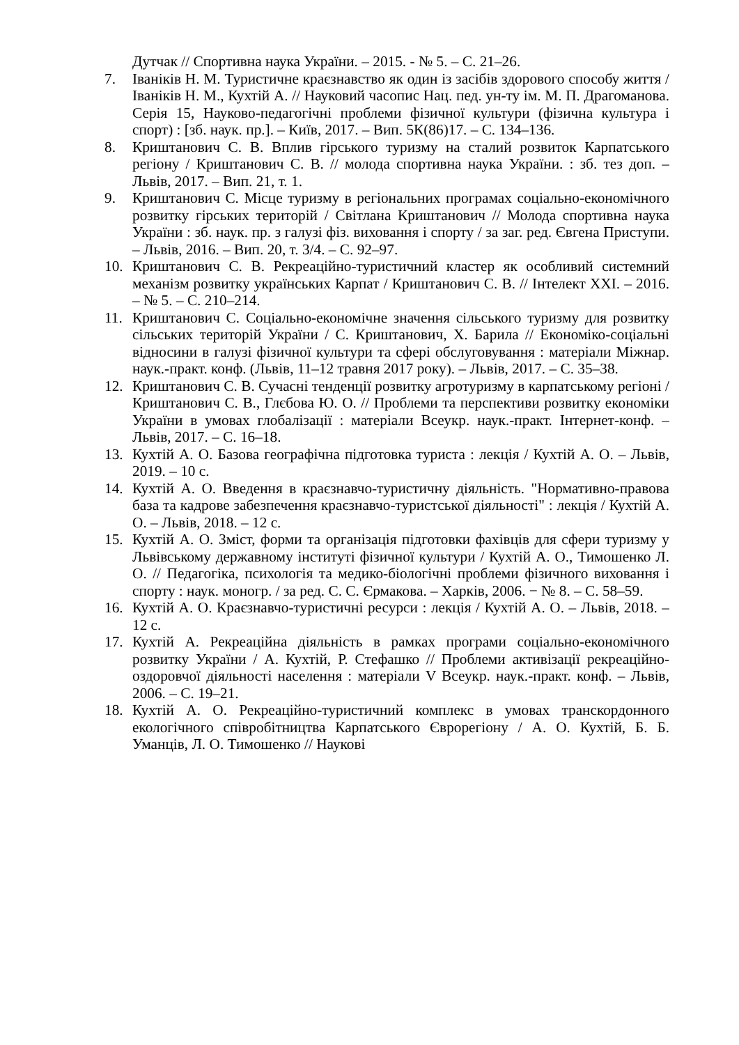Дутчак // Спортивна наука України. – 2015. - № 5. – С. 21–26.
7. Іваніків Н. М. Туристичне краєзнавство як один із засібів здорового способу життя / Іваніків Н. М., Кухтій А. // Науковий часопис Нац. пед. ун-ту ім. М. П. Драгоманова. Серія 15, Науково-педагогічні проблеми фізичної культури (фізична культура і спорт) : [зб. наук. пр.]. – Київ, 2017. – Вип. 5К(86)17. – С. 134–136.
8. Криштанович С. В. Вплив гірського туризму на сталий розвиток Карпатського регіону / Криштанович С. В. // молода спортивна наука України. : зб. тез доп. – Львів, 2017. – Вип. 21, т. 1.
9. Криштанович С. Місце туризму в регіональних програмах соціально-економічного розвитку гірських територій / Світлана Криштанович // Молода спортивна наука України : зб. наук. пр. з галузі фіз. виховання і спорту / за заг. ред. Євгена Приступи. – Львів, 2016. – Вип. 20, т. 3/4. – С. 92–97.
10. Криштанович С. В. Рекреаційно-туристичний кластер як особливий системний механізм розвитку українських Карпат / Криштанович С. В. // Інтелект XXI. – 2016. – № 5. – С. 210–214.
11. Криштанович С. Соціально-економічне значення сільського туризму для розвитку сільських територій України / С. Криштанович, Х. Барила // Економіко-соціальні відносини в галузі фізичної культури та сфері обслуговування : матеріали Міжнар. наук.-практ. конф. (Львів, 11–12 травня 2017 року). – Львів, 2017. – С. 35–38.
12. Криштанович С. В. Сучасні тенденції розвитку агротуризму в карпатському регіоні / Криштанович С. В., Глєбова Ю. О. // Проблеми та перспективи розвитку економіки України в умовах глобалізації : матеріали Всеукр. наук.-практ. Інтернет-конф. – Львів, 2017. – С. 16–18.
13. Кухтій А. О. Базова географічна підготовка туриста : лекція / Кухтій А. О. – Львів, 2019. – 10 с.
14. Кухтій А. О. Введення в краєзнавчо-туристичну діяльність. "Нормативно-правова база та кадрове забезпечення краєзнавчо-туристської діяльності" : лекція / Кухтій А. О. – Львів, 2018. – 12 с.
15. Кухтій А. О. Зміст, форми та організація підготовки фахівців для сфери туризму у Львівському державному інституті фізичної культури / Кухтій А. О., Тимошенко Л. О. // Педагогіка, психологія та медико-біологічні проблеми фізичного виховання і спорту : наук. моногр. / за ред. С. С. Єрмакова. – Харків, 2006. − № 8. – С. 58–59.
16. Кухтій А. О. Краєзнавчо-туристичні ресурси : лекція / Кухтій А. О. – Львів, 2018. – 12 с.
17. Кухтій А. Рекреаційна діяльність в рамках програми соціально-економічного розвитку України / А. Кухтій, Р. Стефашко // Проблеми активізації рекреаційно-оздоровчої діяльності населення : матеріали V Всеукр. наук.-практ. конф. – Львів, 2006. – С. 19–21.
18. Кухтій А. О. Рекреаційно-туристичний комплекс в умовах транскордонного екологічного співробітництва Карпатського Єврорегіону / А. О. Кухтій, Б. Б. Уманців, Л. О. Тимошенко // Наукові